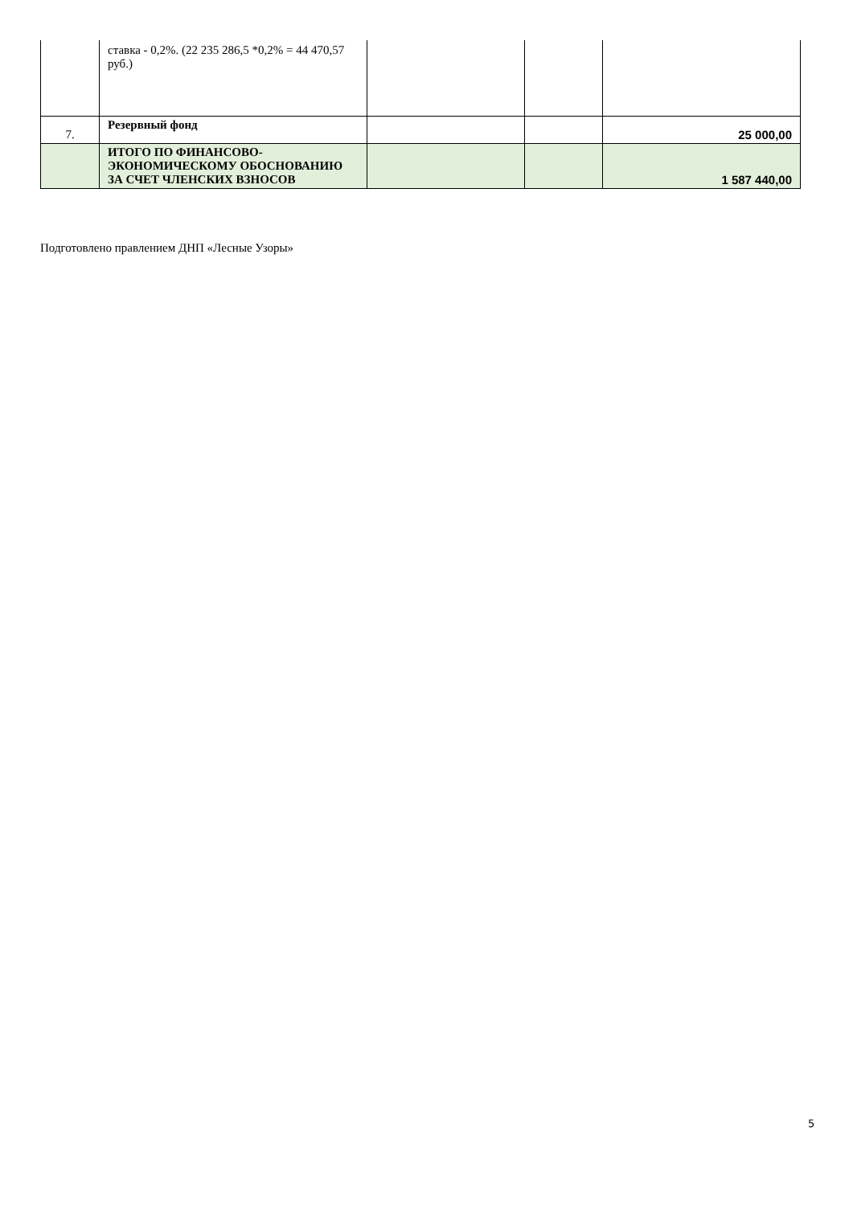| | ставка - 0,2%. (22 235 286,5 *0,2% = 44 470,57 руб.) | | | |
| 7. | Резервный фонд | | | 25 000,00 |
| | ИТОГО ПО ФИНАНСОВО-ЭКОНОМИЧЕСКОМУ ОБОСНОВАНИЮ ЗА СЧЕТ ЧЛЕНСКИХ ВЗНОСОВ | | | 1 587 440,00 |
Подготовлено правлением ДНП «Лесные Узоры»
5